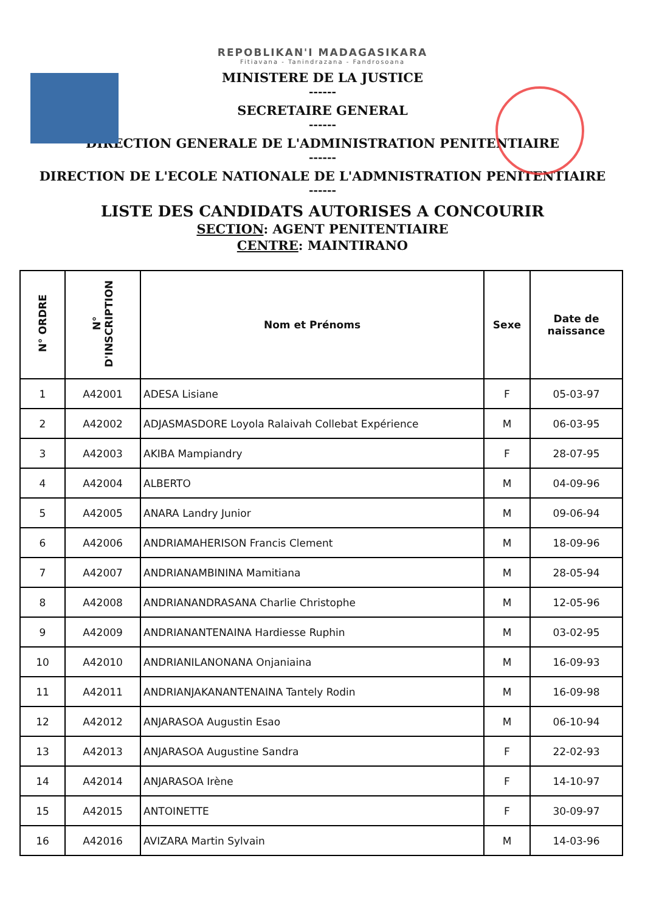REPOBLIKAN'I MADAGASIKARA
Fitiavana - Tanindrazana - Fandrosoana
MINISTERE DE LA JUSTICE
------
SECRETAIRE GENERAL
------
DIRECTION GENERALE DE L'ADMINISTRATION PENITENTIAIRE
------
DIRECTION DE L'ECOLE NATIONALE DE L'ADMNISTRATION PENITENTIAIRE
------
LISTE DES CANDIDATS AUTORISES A CONCOURIR
SECTION: AGENT PENITENTIAIRE
CENTRE: MAINTIRANO
| N° ORDRE | N° D'INSCRIPTION | Nom et Prénoms | Sexe | Date de naissance |
| --- | --- | --- | --- | --- |
| 1 | A42001 | ADESA Lisiane | F | 05-03-97 |
| 2 | A42002 | ADJASMASDORE Loyola Ralaivah Collebat Expérience | M | 06-03-95 |
| 3 | A42003 | AKIBA Mampiandry | F | 28-07-95 |
| 4 | A42004 | ALBERTO | M | 04-09-96 |
| 5 | A42005 | ANARA Landry Junior | M | 09-06-94 |
| 6 | A42006 | ANDRIAMAHERISON Francis Clement | M | 18-09-96 |
| 7 | A42007 | ANDRIANAMBININA Mamitiana | M | 28-05-94 |
| 8 | A42008 | ANDRIANANDRASANA Charlie Christophe | M | 12-05-96 |
| 9 | A42009 | ANDRIANANTENAINA Hardiesse Ruphin | M | 03-02-95 |
| 10 | A42010 | ANDRIANILANONANA Onjaniaina | M | 16-09-93 |
| 11 | A42011 | ANDRIANJAKANANTENAINA Tantely Rodin | M | 16-09-98 |
| 12 | A42012 | ANJARASOA Augustin Esao | M | 06-10-94 |
| 13 | A42013 | ANJARASOA Augustine Sandra | F | 22-02-93 |
| 14 | A42014 | ANJARASOA Irène | F | 14-10-97 |
| 15 | A42015 | ANTOINETTE | F | 30-09-97 |
| 16 | A42016 | AVIZARA Martin Sylvain | M | 14-03-96 |